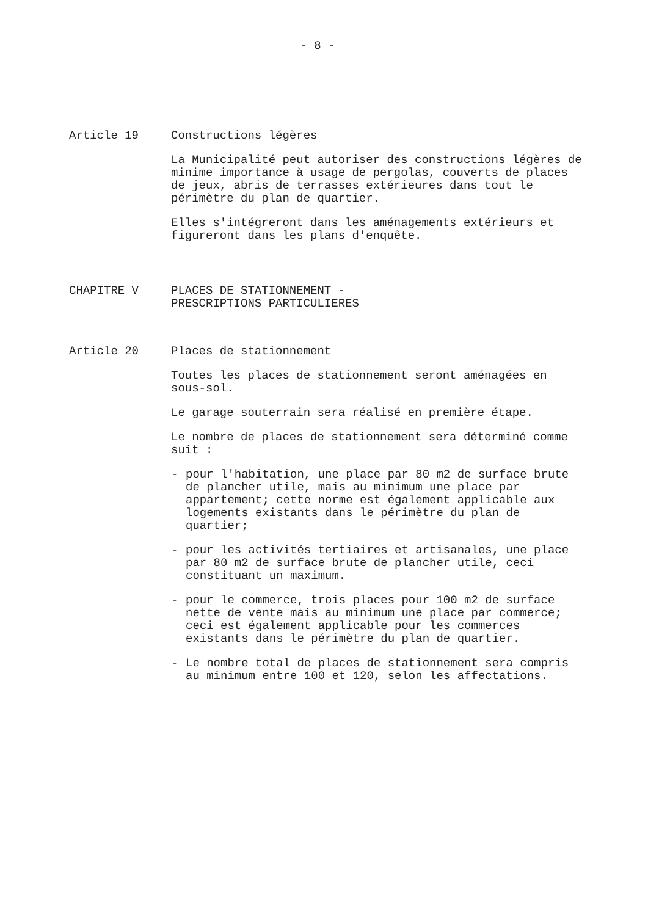- 8 -
Article 19 Constructions légères
La Municipalité peut autoriser des constructions légères de minime importance à usage de pergolas, couverts de places de jeux, abris de terrasses extérieures dans tout le périmètre du plan de quartier.
Elles s'intégreront dans les aménagements extérieurs et figureront dans les plans d'enquête.
CHAPITRE V PLACES DE STATIONNEMENT -
PRESCRIPTIONS PARTICULIERES
Article 20 Places de stationnement
Toutes les places de stationnement seront aménagées en sous-sol.
Le garage souterrain sera réalisé en première étape.
Le nombre de places de stationnement sera déterminé comme suit :
- pour l'habitation, une place par 80 m2 de surface brute de plancher utile, mais au minimum une place par appartement; cette norme est également applicable aux logements existants dans le périmètre du plan de quartier;
- pour les activités tertiaires et artisanales, une place par 80 m2 de surface brute de plancher utile, ceci constituant un maximum.
- pour le commerce, trois places pour 100 m2 de surface nette de vente mais au minimum une place par commerce; ceci est également applicable pour les commerces existants dans le périmètre du plan de quartier.
- Le nombre total de places de stationnement sera compris au minimum entre 100 et 120, selon les affectations.